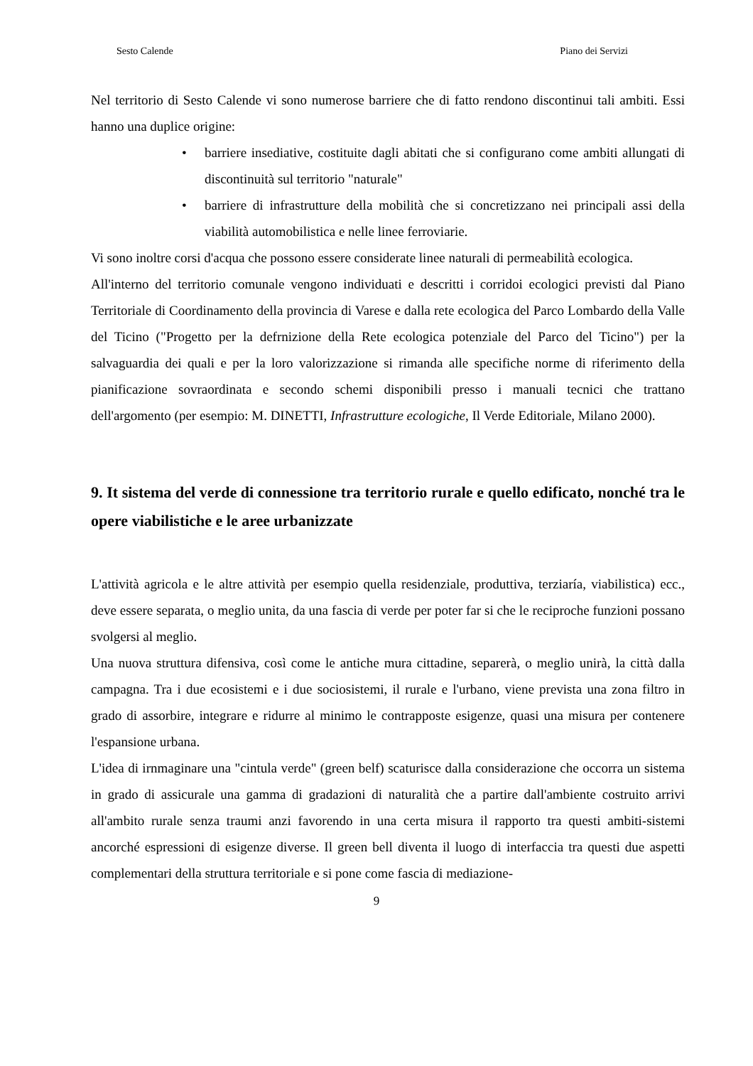Sesto Calende Piano dei Servizi
Nel territorio di Sesto Calende vi sono numerose barriere che di fatto rendono discontinui tali ambiti. Essi hanno una duplice origine:
• barriere insediative, costituite dagli abitati che si configurano come ambiti allungati di discontinuità sul territorio "naturale"
• barriere di infrastrutture della mobilità che si concretizzano nei principali assi della viabilità automobilistica e nelle linee ferroviarie.
Vi sono inoltre corsi d'acqua che possono essere considerate linee naturali di permeabilità ecologica.
All'interno del territorio comunale vengono individuati e descritti i corridoi ecologici previsti dal Piano Territoriale di Coordinamento della provincia di Varese e dalla rete ecologica del Parco Lombardo della Valle del Ticino ("Progetto per la defrnizione della Rete ecologica potenziale del Parco del Ticino") per la salvaguardia dei quali e per la loro valorizzazione si rimanda alle specifiche norme di riferimento della pianificazione sovraordinata e secondo schemi disponibili presso i manuali tecnici che trattano dell'argomento (per esempio: M. DINETTI, Infrastrutture ecologiche, Il Verde Editoriale, Milano 2000).
9. It sistema del verde di connessione tra territorio rurale e quello edificato, nonché tra le opere viabilistiche e le aree urbanizzate
L'attività agricola e le altre attività per esempio quella residenziale, produttiva, terziaría, viabilistica) ecc., deve essere separata, o meglio unita, da una fascia di verde per poter far si che le reciproche funzioni possano svolgersi al meglio.
Una nuova struttura difensiva, così come le antiche mura cittadine, separerà, o meglio unirà, la città dalla campagna. Tra i due ecosistemi e i due sociosistemi, il rurale e l'urbano, viene prevista una zona filtro in grado di assorbire, integrare e ridurre al minimo le contrapposte esigenze, quasi una misura per contenere l'espansione urbana.
L'idea di irnmaginare una "cintula verde" (green belf) scaturisce dalla considerazione che occorra un sistema in grado di assicurale una gamma di gradazioni di naturalità che a partire dall'ambiente costruito arrivi all'ambito rurale senza traumi anzi favorendo in una certa misura il rapporto tra questi ambiti-sistemi ancorché espressioni di esigenze diverse. Il green bell diventa il luogo di interfaccia tra questi due aspetti complementari della struttura territoriale e si pone come fascia di mediazione-
9